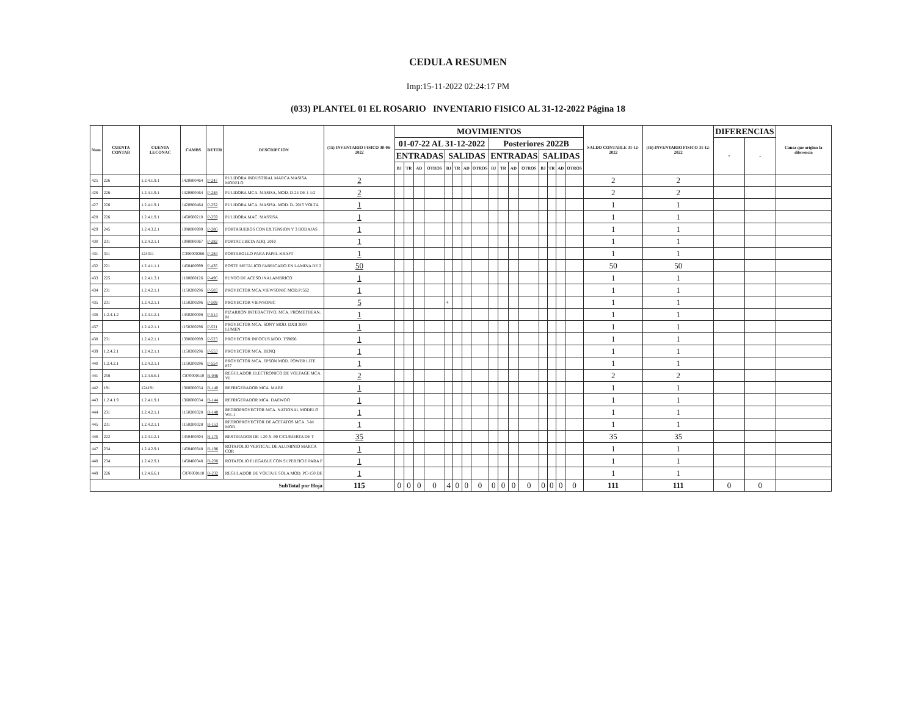CEDULA RESUMEN
Imp:15-11-2022 02:24:17 PM
(033) PLANTEL 01 EL ROSARIO INVENTARIO FISICO AL 31-12-2022 Página 18
| Num | CUENTA CONTAB | CUENTA LECONAC | CAMBS | DETER | DESCRIPCION | (15) INVENTARIO FISICO 30-06-2022 | MOVIMIENTOS | | | | | | | | | | | | | | | | SALDO CONTABLE 31-12-2022 | (16) INVENTARIO FISICO 31-12-2022 | DIFERENCIAS | | Causa que origino la diferencia |
| --- | --- | --- | --- | --- | --- | --- | --- | --- | --- | --- | --- | --- | --- | --- | --- | --- | --- | --- | --- | --- | --- | --- | --- | --- | --- | --- | --- |
| | | | | | | | 01-07-22 AL 31-12-2022 | | | | | | | | Posteriores 2022B | | | | | | | | | | + | - | |
| | | | | | | | ENTRADAS | | | | SALIDAS | | | | ENTRADAS | | | | SALIDAS | | | | | | | | |
| | | | | | | | BJ | TR | AD | OTROS | BJ | TR | AD | OTROS | BJ | TR | AD | OTROS | BJ | TR | AD | OTROS | | | | | |
| 425 | 226 | 1.2.4.1.9.1 | I420800464 | P-247 | PULIDORA INDUSTRIAL MARCA MASISA MODELO | 2 | | | | | | | | | | | | | | | | | 2 | 2 | | | |
| 426 | 226 | 1.2.4.1.9.1 | I420800464 | P-248 | PULIDORA MCA. MASISA, MOD. D-24 DE 1 1/2 | 2 | | | | | | | | | | | | | | | | | 2 | 2 | | | |
| 427 | 226 | 1.2.4.1.9.1 | I420800464 | P-252 | PULIDORA MCA. MASISA. MOD. D- 2015 VOLTA | 1 | | | | | | | | | | | | | | | | | 1 | 1 | | | |
| 428 | 226 | 1.2.4.1.9.1 | I450600210 | P-259 | PULIDORA MAC. MASSISA | 1 | | | | | | | | | | | | | | | | | 1 | 1 | | | |
| 429 | 245 | 1.2.4.3.2.1 | I090000999 | P-280 | PORTASUEROS CON EXTENSION Y 3 RODAJAS | 1 | | | | | | | | | | | | | | | | | 1 | 1 | | | |
| 430 | 231 | 1.2.4.2.1.1 | I090000367 | P-282 | PORTACUBETA ADQ. 2010 | 1 | | | | | | | | | | | | | | | | | 1 | 1 | | | |
| 431 | 311 | 124311 | C390000266 | P-284 | PORTAROLLO PARA PAPEL KRAFT | 1 | | | | | | | | | | | | | | | | | 1 | 1 | | | |
| 432 | 221 | 1.2.4.1.1.1 | I450400999 | P-435 | POSTE METALICO FABRICADO EN LAMINA DE 2 | 50 | | | | | | | | | | | | | | | | | 50 | 50 | | | |
| 433 | 225 | 1.2.4.1.3.1 | I180000126 | P-490 | PUNTO DE ACESO INALAMBRICO | 1 | | | | | | | | | | | | | | | | | 1 | 1 | | | |
| 434 | 231 | 1.2.4.2.1.1 | I150200296 | P-503 | PROYECTOR MCA.VIEWSONIC MOD.PJ562 | 1 | | | | | | | | | | | | | | | | | 1 | 1 | | | |
| 435 | 231 | 1.2.4.2.1.1 | I150200296 | P-509 | PROYECTOR VIEWSONIC | 5 | | | | | 4 | | | | | | | | | | | | 1 | 1 | | | |
| 436 | 1.2.4.1.2 | 1.2.4.1.2.1 | I450200008 | P-514 | PIZARRON INTERACTIVO, MCA. PROMETHEAN, M | 1 | | | | | | | | | | | | | | | | | 1 | 1 | | | |
| 437 | | 1.2.4.2.1.1 | I150200296 | P-521 | PROYECTOR MCA. SONY MOD. DXII 3000 LUMEN | 1 | | | | | | | | | | | | | | | | | 1 | 1 | | | |
| 438 | 231 | 1.2.4.2.1.1 | I390000999 | P-523 | PROYECTOR INFOCUS MOD. TS9696 | 1 | | | | | | | | | | | | | | | | | 1 | 1 | | | |
| 439 | 1.2.4.2.1 | 1.2.4.2.1.1 | I150200296 | P-553 | PROYECTOR MCA. BENQ | 1 | | | | | | | | | | | | | | | | | 1 | 1 | | | |
| 440 | 1.2.4.2.1 | 1.2.4.2.1.1 | I150200296 | P-554 | PROYECTOR MCA. EPSON MOD. POWER LITE 827 | 1 | | | | | | | | | | | | | | | | | 1 | 1 | | | |
| 441 | 258 | 1.2.4.6.6.1 | C870000110 | R-046 | REGULADOR ELECTRONICO DE VOLTAGE MCA. VI | 2 | | | | | | | | | | | | | | | | | 2 | 2 | | | |
| 442 | 191 | 124191 | I360000034 | R-140 | REFRIGERADOR MCA. MABE | 1 | | | | | | | | | | | | | | | | | 1 | 1 | | | |
| 443 | 1.2.4.1.9 | 1.2.4.1.9.1 | I360000034 | R-144 | REFRIGERADOR MCA. DAEWOO | 1 | | | | | | | | | | | | | | | | | 1 | 1 | | | |
| 444 | 231 | 1.2.4.2.1.1 | I150200328 | R-148 | RETROPROYECTOR MCA. NATIONAL MODELO WE-1 | 1 | | | | | | | | | | | | | | | | | 1 | 1 | | | |
| 445 | 231 | 1.2.4.2.1.1 | I150200328 | R-153 | RETROPROYECTOR DE ACETATOS MCA. 3-M MOD. | 1 | | | | | | | | | | | | | | | | | 1 | 1 | | | |
| 446 | 222 | 1.2.4.1.2.1 | I450400304 | R-175 | RESTIRADOR DE 1.20 X .90 C/CUBIERTA DE T | 35 | | | | | | | | | | | | | | | | | 35 | 35 | | | |
| 447 | 234 | 1.2.4.2.9.1 | I450400348 | R-196 | ROTAFOLIO VERTICAL DE ALUMINIO MARCA COR | 1 | | | | | | | | | | | | | | | | | 1 | 1 | | | |
| 448 | 234 | 1.2.4.2.9.1 | I450400348 | R-200 | ROTAFOLIO PLEGABLE CON SUPERFICIE PARA P | 1 | | | | | | | | | | | | | | | | | 1 | 1 | | | |
| 449 | 226 | 1.2.4.6.6.1 | C870000110 | R-232 | REGULADOR DE VOLTAJE SOLA MOD. PC-150 DE | 1 | | | | | | | | | | | | | | | | | 1 | 1 | | | |
| SubTotal por Hoja | | | | | | 115 | 0 | 0 | 0 | 0 | 4 | 0 | 0 | 0 | 0 | 0 | 0 | 0 | 0 | 0 | 0 | 0 | 111 | 111 | 0 | 0 | |